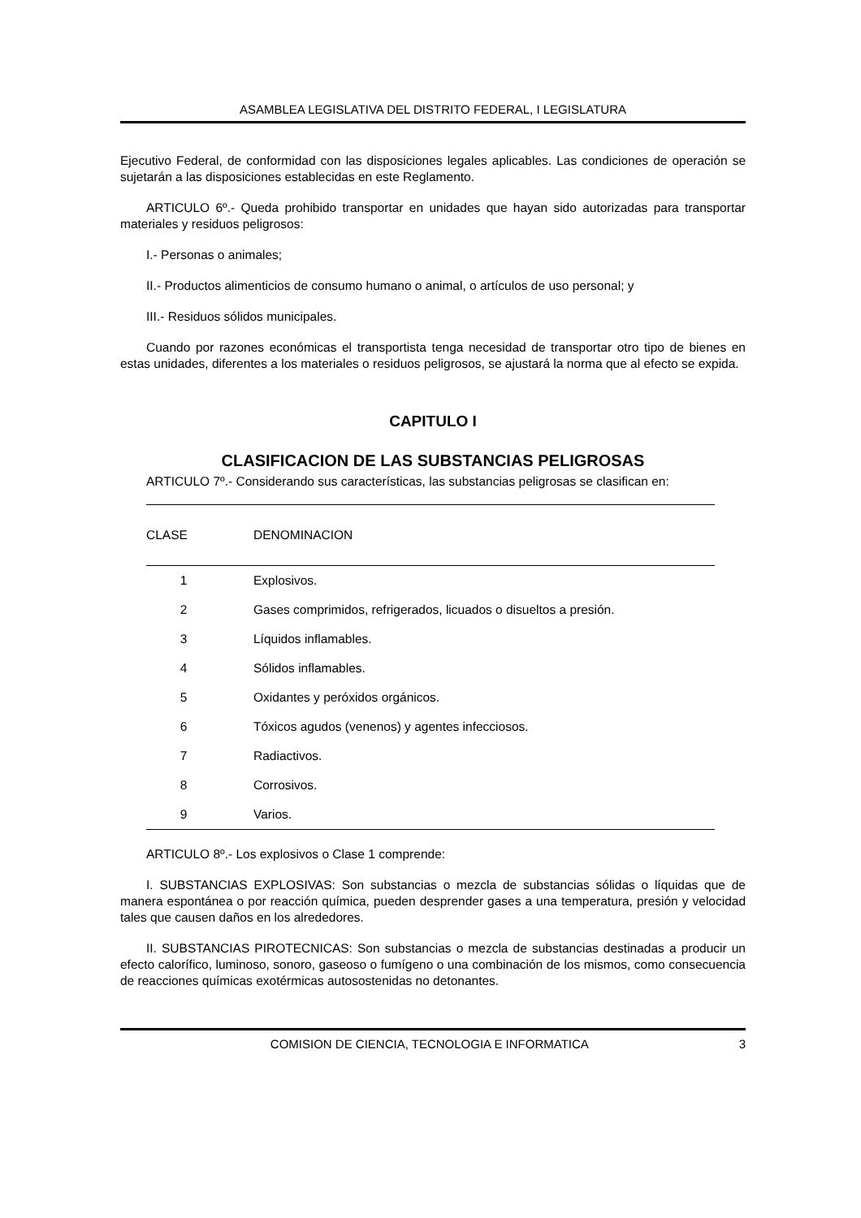ASAMBLEA LEGISLATIVA DEL DISTRITO FEDERAL, I LEGISLATURA
Ejecutivo Federal, de conformidad con las disposiciones legales aplicables. Las condiciones de operación se sujetarán a las disposiciones establecidas en este Reglamento.
ARTICULO 6º.- Queda prohibido transportar en unidades que hayan sido autorizadas para transportar materiales y residuos peligrosos:
I.- Personas o animales;
II.- Productos alimenticios de consumo humano o animal, o artículos de uso personal; y
III.- Residuos sólidos municipales.
Cuando por razones económicas el transportista tenga necesidad de transportar otro tipo de bienes en estas unidades, diferentes a los materiales o residuos peligrosos, se ajustará la norma que al efecto se expida.
CAPITULO I
CLASIFICACION DE LAS SUBSTANCIAS PELIGROSAS
ARTICULO 7º.- Considerando sus características, las substancias peligrosas se clasifican en:
| CLASE | DENOMINACION |
| --- | --- |
| 1 | Explosivos. |
| 2 | Gases comprimidos, refrigerados, licuados o disueltos a presión. |
| 3 | Líquidos inflamables. |
| 4 | Sólidos inflamables. |
| 5 | Oxidantes y peróxidos orgánicos. |
| 6 | Tóxicos agudos (venenos) y agentes infecciosos. |
| 7 | Radiactivos. |
| 8 | Corrosivos. |
| 9 | Varios. |
ARTICULO 8º.- Los explosivos o Clase 1 comprende:
I. SUBSTANCIAS EXPLOSIVAS: Son substancias o mezcla de substancias sólidas o líquidas que de manera espontánea o por reacción química, pueden desprender gases a una temperatura, presión y velocidad tales que causen daños en los alrededores.
II. SUBSTANCIAS PIROTECNICAS: Son substancias o mezcla de substancias destinadas a producir un efecto calorífico, luminoso, sonoro, gaseoso o fumígeno o una combinación de los mismos, como consecuencia de reacciones químicas exotérmicas autosostenidas no detonantes.
COMISION DE CIENCIA, TECNOLOGIA E INFORMATICA 3